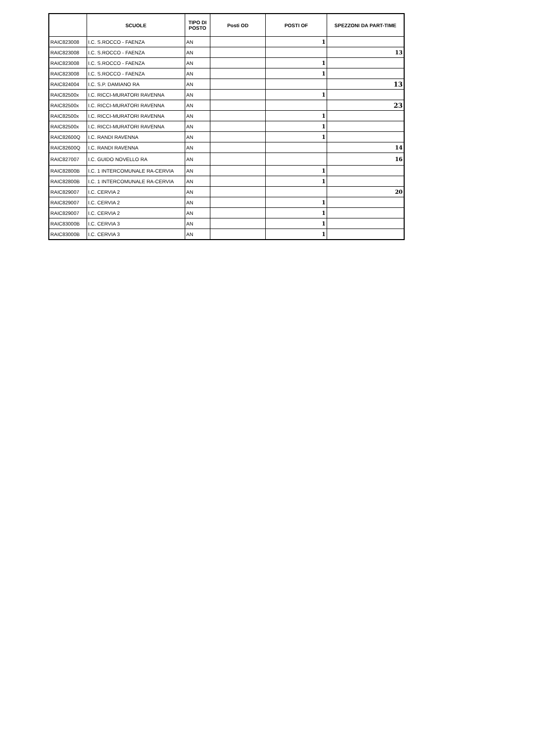| | SCUOLE | TIPO DI POSTO | Posti OD | POSTI OF | SPEZZONI DA PART-TIME |
| --- | --- | --- | --- | --- | --- |
| RAIC823008 | I.C. S.ROCCO - FAENZA | AN | | 1 | |
| RAIC823008 | I.C. S.ROCCO - FAENZA | AN | | | 13 |
| RAIC823008 | I.C. S.ROCCO - FAENZA | AN | | 1 | |
| RAIC823008 | I.C. S.ROCCO - FAENZA | AN | | 1 | |
| RAIC824004 | I.C. S.P. DAMIANO RA | AN | | | 13 |
| RAIC82500x | I.C. RICCI-MURATORI RAVENNA | AN | | 1 | |
| RAIC82500x | I.C. RICCI-MURATORI RAVENNA | AN | | | 23 |
| RAIC82500x | I.C. RICCI-MURATORI RAVENNA | AN | | 1 | |
| RAIC82500x | I.C. RICCI-MURATORI RAVENNA | AN | | 1 | |
| RAIC82600Q | I.C. RANDI RAVENNA | AN | | 1 | |
| RAIC82600Q | I.C. RANDI RAVENNA | AN | | | 14 |
| RAIC827007 | I.C. GUIDO NOVELLO RA | AN | | | 16 |
| RAIC82800B | I.C. 1 INTERCOMUNALE RA-CERVIA | AN | | 1 | |
| RAIC82800B | I.C. 1 INTERCOMUNALE RA-CERVIA | AN | | 1 | |
| RAIC829007 | I.C. CERVIA 2 | AN | | | 20 |
| RAIC829007 | I.C. CERVIA 2 | AN | | 1 | |
| RAIC829007 | I.C. CERVIA 2 | AN | | 1 | |
| RAIC83000B | I.C. CERVIA 3 | AN | | 1 | |
| RAIC83000B | I.C. CERVIA 3 | AN | | 1 | |